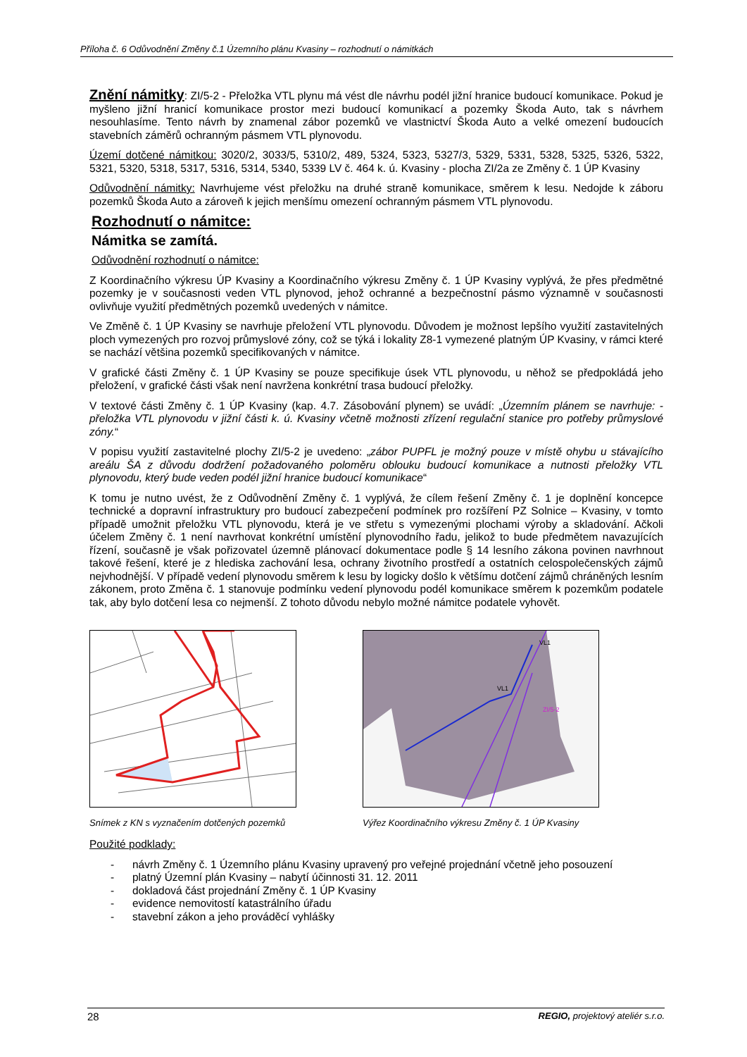Příloha č. 6 Odůvodnění Změny č.1 Územního plánu Kvasiny – rozhodnutí o námitkách
Znění námitky: ZI/5-2 - Přeložka VTL plynu má vést dle návrhu podél jižní hranice budoucí komunikace. Pokud je myšleno jižní hranicí komunikace prostor mezi budoucí komunikací a pozemky Škoda Auto, tak s návrhem nesouhlasíme. Tento návrh by znamenal zábor pozemků ve vlastnictví Škoda Auto a velké omezení budoucích stavebních záměrů ochranným pásmem VTL plynovodu.
Území dotčené námitkou: 3020/2, 3033/5, 5310/2, 489, 5324, 5323, 5327/3, 5329, 5331, 5328, 5325, 5326, 5322, 5321, 5320, 5318, 5317, 5316, 5314, 5340, 5339 LV č. 464 k. ú. Kvasiny - plocha ZI/2a ze Změny č. 1 ÚP Kvasiny
Odůvodnění námitky: Navrhujeme vést přeložku na druhé straně komunikace, směrem k lesu. Nedojde k záboru pozemků Škoda Auto a zároveň k jejich menšímu omezení ochranným pásmem VTL plynovodu.
Rozhodnutí o námitce:
Námitka se zamítá.
Odůvodnění rozhodnutí o námitce:
Z Koordinačního výkresu ÚP Kvasiny a Koordinačního výkresu Změny č. 1 ÚP Kvasiny vyplývá, že přes předmětné pozemky je v současnosti veden VTL plynovod, jehož ochranné a bezpečnostní pásmo významně v současnosti ovlivňuje využití předmětných pozemků uvedených v námitce.
Ve Změně č. 1 ÚP Kvasiny se navrhuje přeložení VTL plynovodu. Důvodem je možnost lepšího využití zastavitelných ploch vymezených pro rozvoj průmyslové zóny, což se týká i lokality Z8-1 vymezené platným ÚP Kvasiny, v rámci které se nachází většina pozemků specifikovaných v námitce.
V grafické části Změny č. 1 ÚP Kvasiny se pouze specifikuje úsek VTL plynovodu, u něhož se předpokládá jeho přeložení, v grafické části však není navržena konkrétní trasa budoucí přeložky.
V textové části Změny č. 1 ÚP Kvasiny (kap. 4.7. Zásobování plynem) se uvádí: „Územním plánem se navrhuje: - přeložka VTL plynovodu v jižní části k. ú. Kvasiny včetně možnosti zřízení regulační stanice pro potřeby průmyslové zóny.“
V popisu využití zastavitelné plochy ZI/5-2 je uvedeno: „zábor PUPFL je možný pouze v místě ohybu u stávajícího areálu ŠA z důvodu dodržení požadovaného poloměru oblouku budoucí komunikace a nutnosti přeložky VTL plynovodu, který bude veden podél jižní hranice budoucí komunikace“
K tomu je nutno uvést, že z Odůvodnění Změny č. 1 vyplývá, že cílem řešení Změny č. 1 je doplnění koncepce technické a dopravní infrastruktury pro budoucí zabezpečení podmínek pro rozšíření PZ Solnice – Kvasiny, v tomto případě umožnit přeložku VTL plynovodu, která je ve střetu s vymezenými plochami výroby a skladování. Ačkoli účelem Změny č. 1 není navrhovat konkrétní umístění plynovodního řadu, jelikož to bude předmětem navazujících řízení, současně je však pořizovatel územně plánovací dokumentace podle § 14 lesního zákona povinen navrhnout takové řešení, které je z hlediska zachování lesa, ochrany životního prostředí a ostatních celospolečenských zájmů nejvhodnější. V případě vedení plynovodu směrem k lesu by logicky došlo k většímu dotčení zájmů chráněných lesním zákonem, proto Změna č. 1 stanovuje podmínku vedení plynovodu podél komunikace směrem k pozemkům podatele tak, aby bylo dotčení lesa co nejmenší. Z tohoto důvodu nebylo možné námitce podatele vyhovět.
Snímek z KN s vyznačením dotčených pozemků
VL1
VL1
ZI/5-2
Výřez Koordinačního výkresu Změny č. 1 ÚP Kvasiny
Použité podklady:
- návrh Změny č. 1 Územního plánu Kvasiny upravený pro veřejné projednání včetně jeho posouzení
- platný Územní plán Kvasiny – nabytí účinnosti 31. 12. 2011
- dokladová část projednání Změny č. 1 ÚP Kvasiny
- evidence nemovitostí katastrálního úřadu
- stavební zákon a jeho prováděcí vyhlášky
28 REGIO, projektový ateliér s.r.o.